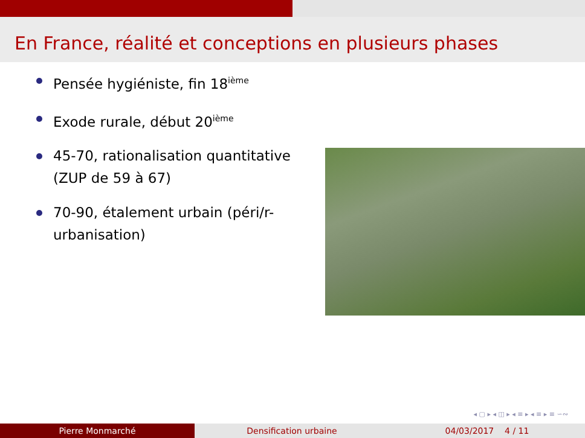En France, réalité et conceptions en plusieurs phases
Pensée hygiéniste, fin 18<sup>ième</sup>
Exode rurale, début 20<sup>ième</sup>
45-70, rationalisation quantitative (ZUP de 59 à 67)
70-90, étalement urbain (péri/r-urbanisation)
◂ ▢ ▸ ◂ ◫ ▸ ◂ ≡ ▸ ◂ ≡ ▸ ≡ ∽∾
Pierre Monmarché Densification urbaine 04/03/2017 4 / 11